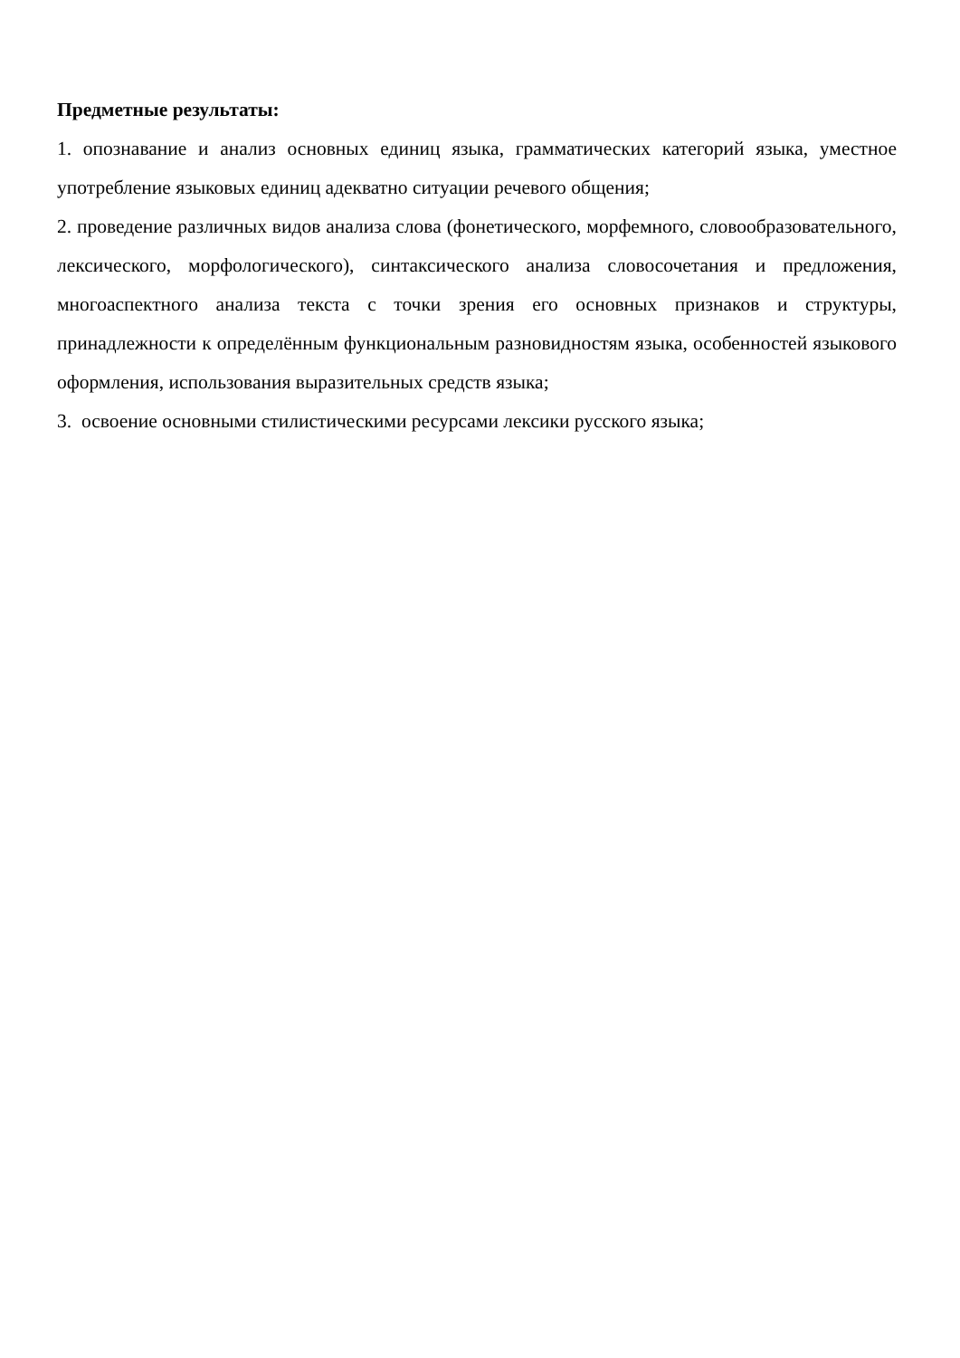Предметные результаты:
1. опознавание и анализ основных единиц языка, грамматических категорий языка, уместное употребление языковых единиц адекватно ситуации речевого общения;
2. проведение различных видов анализа слова (фонетического, морфемного, словообразовательного, лексического, морфологического), синтаксического анализа словосочетания и предложения, многоаспектного анализа текста с точки зрения его основных признаков и структуры, принадлежности к определённым функциональным разновидностям языка, особенностей языкового оформления, использования выразительных средств языка;
3. освоение основными стилистическими ресурсами лексики русского языка;